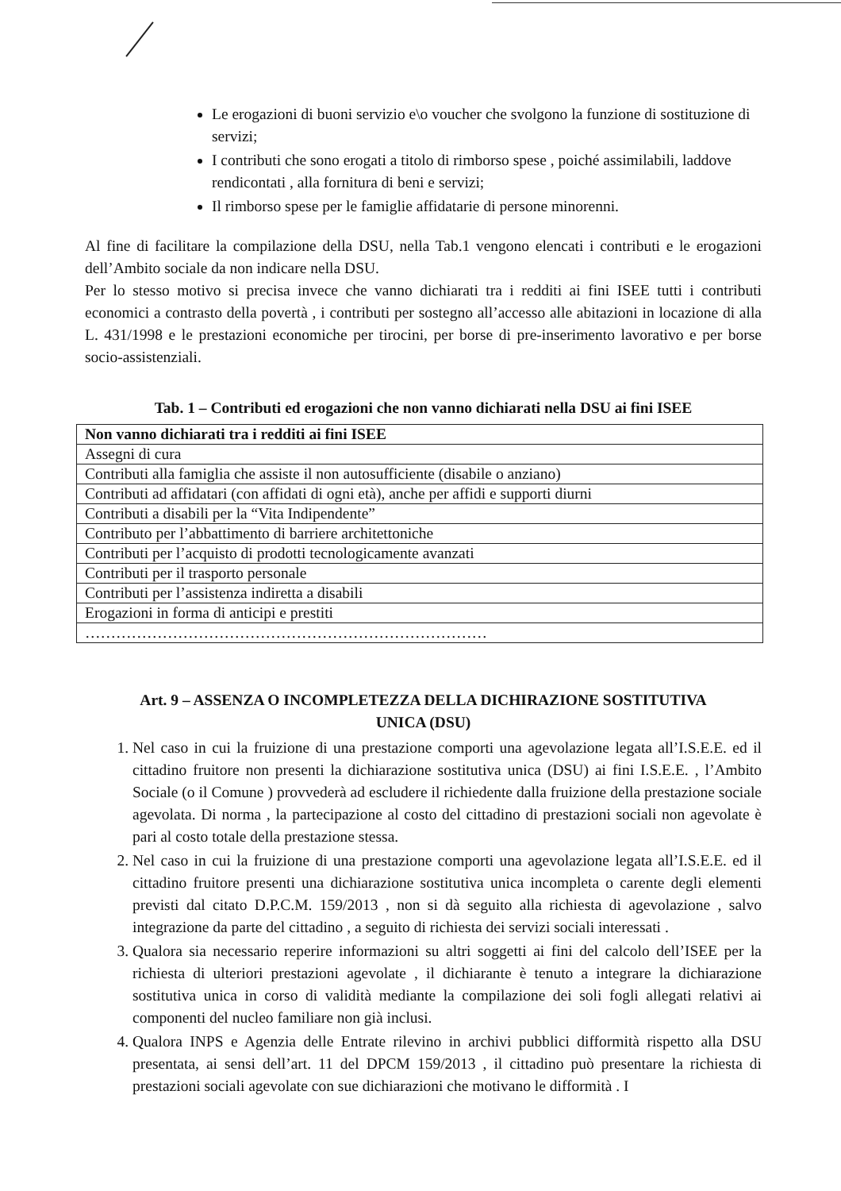Le erogazioni di buoni servizio e\o voucher che svolgono la funzione di sostituzione di servizi;
I contributi che sono erogati a titolo di rimborso spese , poiché assimilabili, laddove rendicontati , alla fornitura di beni e servizi;
Il rimborso spese per le famiglie affidatarie di persone minorenni.
Al fine di facilitare la compilazione della DSU, nella Tab.1 vengono elencati i contributi e le erogazioni dell’Ambito sociale da non indicare nella DSU.
Per lo stesso motivo si precisa invece che vanno dichiarati tra i redditi ai fini ISEE tutti i contributi economici a contrasto della povertà , i contributi per sostegno all’accesso alle abitazioni in locazione di alla L. 431/1998 e le prestazioni economiche per tirocini, per borse di pre-inserimento lavorativo e per borse socio-assistenziali.
Tab. 1 – Contributi ed erogazioni che non vanno dichiarati nella DSU ai fini ISEE
| Non vanno dichiarati tra i redditi ai fini ISEE |
| --- |
| Assegni di cura |
| Contributi alla famiglia che assiste il non autosufficiente (disabile o anziano) |
| Contributi ad affidatari (con affidati di ogni età), anche per affidi e supporti diurni |
| Contributi a disabili per la “Vita Indipendente” |
| Contributo per l’abbattimento di barriere architettoniche |
| Contributi per l’acquisto di prodotti tecnologicamente avanzati |
| Contributi per il trasporto personale |
| Contributi per l’assistenza indiretta a disabili |
| Erogazioni in forma di anticipi e prestiti |
| …………………………………………………………………… |
Art. 9 – ASSENZA O INCOMPLETEZZA DELLA DICHIRAZIONE SOSTITUTIVA
UNICA (DSU)
1. Nel caso in cui la fruizione di una prestazione comporti una agevolazione legata all’I.S.E.E. ed il cittadino fruitore non presenti la dichiarazione sostitutiva unica (DSU) ai fini I.S.E.E. , l’Ambito Sociale (o il Comune ) provvederà ad escludere il richiedente dalla fruizione della prestazione sociale agevolata. Di norma , la partecipazione al costo del cittadino di prestazioni sociali non agevolate è pari al costo totale della prestazione stessa.
2. Nel caso in cui la fruizione di una prestazione comporti una agevolazione legata all’I.S.E.E. ed il cittadino fruitore presenti una dichiarazione sostitutiva unica incompleta o carente degli elementi previsti dal citato D.P.C.M. 159/2013 , non si dà seguito alla richiesta di agevolazione , salvo integrazione da parte del cittadino , a seguito di richiesta dei servizi sociali interessati .
3. Qualora sia necessario reperire informazioni su altri soggetti ai fini del calcolo dell’ISEE per la richiesta di ulteriori prestazioni agevolate , il dichiarante è tenuto a integrare la dichiarazione sostitutiva unica in corso di validità mediante la compilazione dei soli fogli allegati relativi ai componenti del nucleo familiare non già inclusi.
4. Qualora INPS e Agenzia delle Entrate rilevino in archivi pubblici difformità rispetto alla DSU presentata, ai sensi dell’art. 11 del DPCM 159/2013 , il cittadino può presentare la richiesta di prestazioni sociali agevolate con sue dichiarazioni che motivano le difformità . I